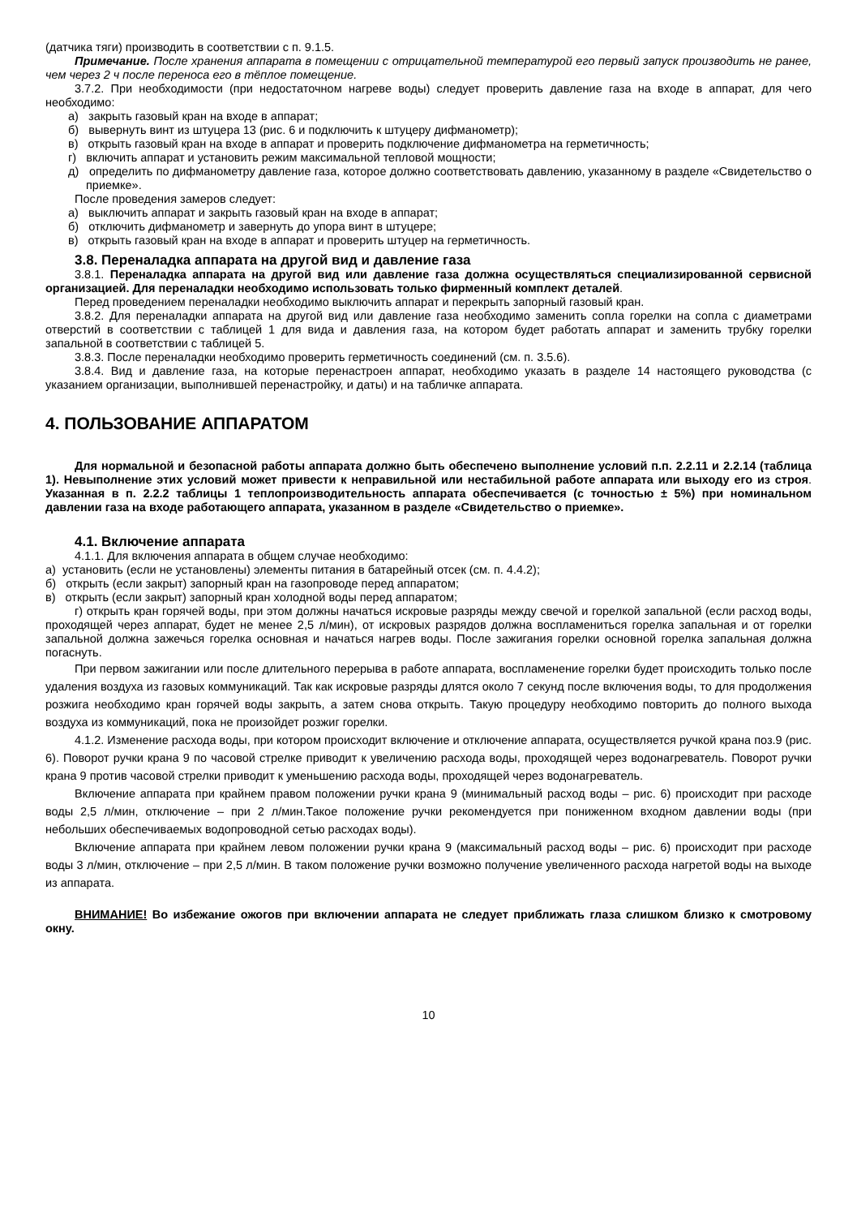(датчика тяги) производить в соответствии с п. 9.1.5.
Примечание. После хранения аппарата в помещении с отрицательной температурой его первый запуск производить не ранее, чем через 2 ч после переноса его в тёплое помещение.
3.7.2. При необходимости (при недостаточном нагреве воды) следует проверить давление газа на входе в аппарат, для чего необходимо:
а) закрыть газовый кран на входе в аппарат;
б) вывернуть винт из штуцера 13 (рис. 6 и подключить к штуцеру дифманометр);
в) открыть газовый кран на входе в аппарат и проверить подключение дифманометра на герметичность;
г) включить аппарат и установить режим максимальной тепловой мощности;
д) определить по дифманометру давление газа, которое должно соответствовать давлению, указанному в разделе «Свидетельство о приемке».
После проведения замеров следует:
а) выключить аппарат и закрыть газовый кран на входе в аппарат;
б) отключить дифманометр и завернуть до упора винт в штуцере;
в) открыть газовый кран на входе в аппарат и проверить штуцер на герметичность.
3.8. Переналадка аппарата на другой вид и давление газа
3.8.1. Переналадка аппарата на другой вид или давление газа должна осуществляться специализированной сервисной организацией. Для переналадки необходимо использовать только фирменный комплект деталей.
Перед проведением переналадки необходимо выключить аппарат и перекрыть запорный газовый кран.
3.8.2. Для переналадки аппарата на другой вид или давление газа необходимо заменить сопла горелки на сопла с диаметрами отверстий в соответствии с таблицей 1 для вида и давления газа, на котором будет работать аппарат и заменить трубку горелки запальной в соответствии с таблицей 5.
3.8.3. После переналадки необходимо проверить герметичность соединений (см. п. 3.5.6).
3.8.4. Вид и давление газа, на которые перенастроен аппарат, необходимо указать в разделе 14 настоящего руководства (с указанием организации, выполнившей перенастройку, и даты) и на табличке аппарата.
4. ПОЛЬЗОВАНИЕ АППАРАТОМ
Для нормальной и безопасной работы аппарата должно быть обеспечено выполнение условий п.п. 2.2.11 и 2.2.14 (таблица 1). Невыполнение этих условий может привести к неправильной или нестабильной работе аппарата или выходу его из строя. Указанная в п. 2.2.2 таблицы 1 теплопроизводительность аппарата обеспечивается (с точностью ± 5%) при номинальном давлении газа на входе работающего аппарата, указанном в разделе «Свидетельство о приемке».
4.1. Включение аппарата
4.1.1. Для включения аппарата в общем случае необходимо:
а) установить (если не установлены) элементы питания в батарейный отсек (см. п. 4.4.2);
б) открыть (если закрыт) запорный кран на газопроводе перед аппаратом;
в) открыть (если закрыт) запорный кран холодной воды перед аппаратом;
г) открыть кран горячей воды, при этом должны начаться искровые разряды между свечой и горелкой запальной (если расход воды, проходящей через аппарат, будет не менее 2,5 л/мин), от искровых разрядов должна воспламениться горелка запальная и от горелки запальной должна зажечься горелка основная и начаться нагрев воды. После зажигания горелки основной горелка запальная должна погаснуть.
При первом зажигании или после длительного перерыва в работе аппарата, воспламенение горелки будет происходить только после удаления воздуха из газовых коммуникаций. Так как искровые разряды длятся около 7 секунд после включения воды, то для продолжения розжига необходимо кран горячей воды закрыть, а затем снова открыть. Такую процедуру необходимо повторить до полного выхода воздуха из коммуникаций, пока не произойдет розжиг горелки.
4.1.2. Изменение расхода воды, при котором происходит включение и отключение аппарата, осуществляется ручкой крана поз.9 (рис. 6). Поворот ручки крана 9 по часовой стрелке приводит к увеличению расхода воды, проходящей через водонагреватель. Поворот ручки крана 9 против часовой стрелки приводит к уменьшению расхода воды, проходящей через водонагреватель.
Включение аппарата при крайнем правом положении ручки крана 9 (минимальный расход воды – рис. 6) происходит при расходе воды 2,5 л/мин, отключение – при 2 л/мин.Такое положение ручки рекомендуется при пониженном входном давлении воды (при небольших обеспечиваемых водопроводной сетью расходах воды).
Включение аппарата при крайнем левом положении ручки крана 9 (максимальный расход воды – рис. 6) происходит при расходе воды 3 л/мин, отключение – при 2,5 л/мин. В таком положение ручки возможно получение увеличенного расхода нагретой воды на выходе из аппарата.
ВНИМАНИЕ! Во избежание ожогов при включении аппарата не следует приближать глаза слишком близко к смотровому окну.
10